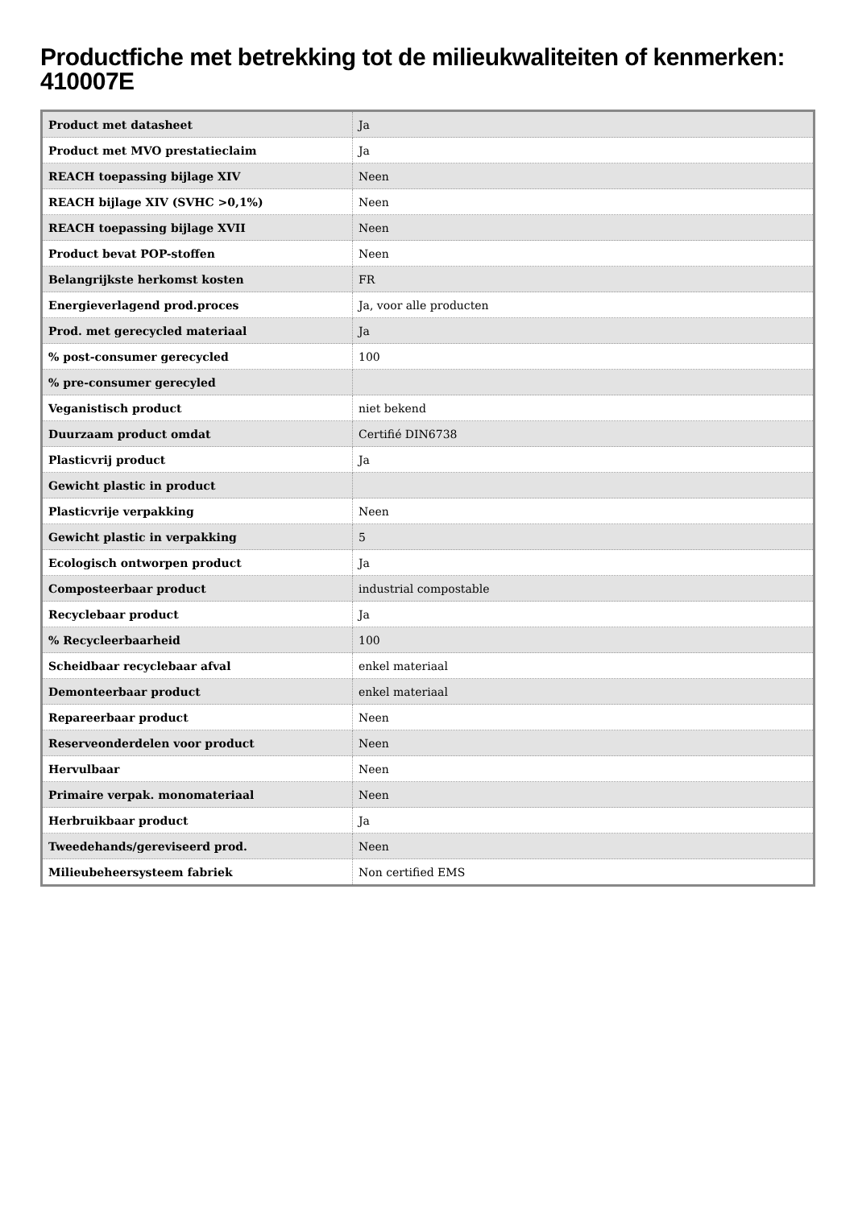Productfiche met betrekking tot de milieukwaliteiten of kenmerken: 410007E
| Product met datasheet | Ja |
| Product met MVO prestatieclaim | Ja |
| REACH toepassing bijlage XIV | Neen |
| REACH bijlage XIV (SVHC >0,1%) | Neen |
| REACH toepassing bijlage XVII | Neen |
| Product bevat POP-stoffen | Neen |
| Belangrijkste herkomst kosten | FR |
| Energieverlagend prod.proces | Ja, voor alle producten |
| Prod. met gerecycled materiaal | Ja |
| % post-consumer gerecycled | 100 |
| % pre-consumer gerecyled | |
| Veganistisch product | niet bekend |
| Duurzaam product omdat | Certifié DIN6738 |
| Plasticvrij product | Ja |
| Gewicht plastic in product | |
| Plasticvrije verpakking | Neen |
| Gewicht plastic in verpakking | 5 |
| Ecologisch ontworpen product | Ja |
| Composteerbaar product | industrial compostable |
| Recyclebaar product | Ja |
| % Recycleerbaarheid | 100 |
| Scheidbaar recyclebaar afval | enkel materiaal |
| Demonteerbaar product | enkel materiaal |
| Repareerbaar product | Neen |
| Reserveonderdelen voor product | Neen |
| Hervulbaar | Neen |
| Primaire verpak. monomateriaal | Neen |
| Herbruikbaar product | Ja |
| Tweedehands/gereviseerd prod. | Neen |
| Milieubeheersysteem fabriek | Non certified EMS |